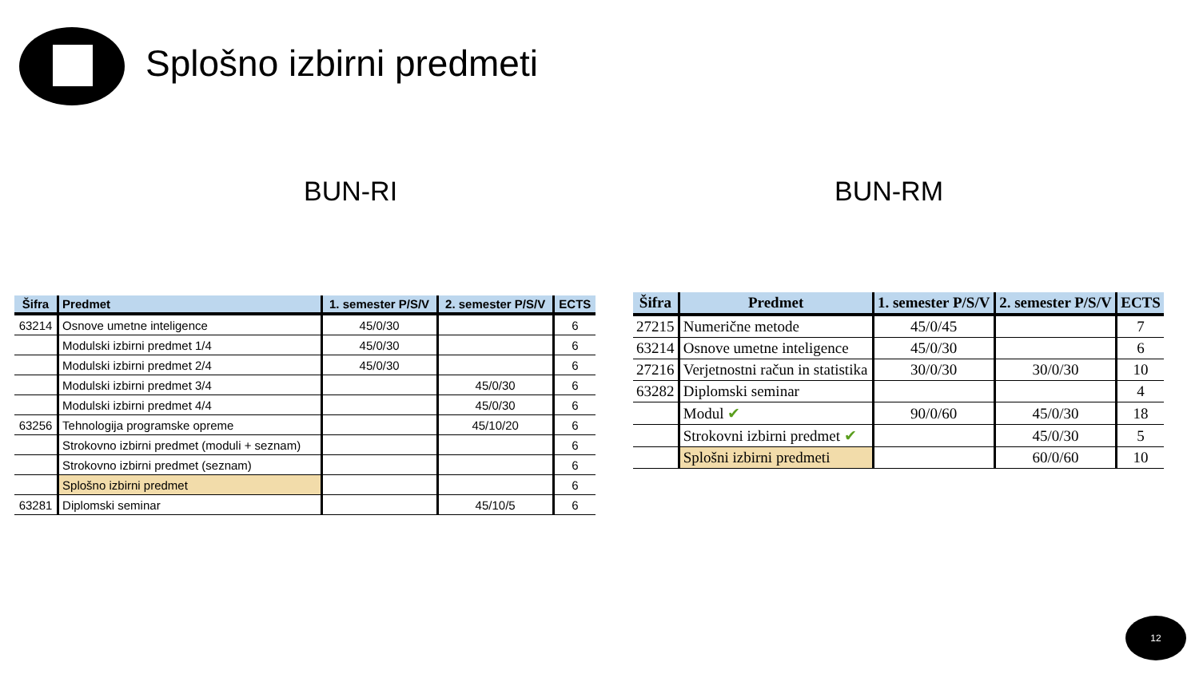Splošno izbirni predmeti
BUN-RI BUN-RM
| Šifra | Predmet | 1. semester P/S/V | 2. semester P/S/V | ECTS |
| --- | --- | --- | --- | --- |
| 63214 | Osnove umetne inteligence | 45/0/30 | | 6 |
| | Modulski izbirni predmet 1/4 | 45/0/30 | | 6 |
| | Modulski izbirni predmet 2/4 | 45/0/30 | | 6 |
| | Modulski izbirni predmet 3/4 | | 45/0/30 | 6 |
| | Modulski izbirni predmet 4/4 | | 45/0/30 | 6 |
| 63256 | Tehnologija programske opreme | | 45/10/20 | 6 |
| | Strokovno izbirni predmet (moduli + seznam) | | | 6 |
| | Strokovno izbirni predmet (seznam) | | | 6 |
| | Splošno izbirni predmet | | | 6 |
| 63281 | Diplomski seminar | | 45/10/5 | 6 |
| Šifra | Predmet | 1. semester P/S/V | 2. semester P/S/V | ECTS |
| --- | --- | --- | --- | --- |
| 27215 | Numerične metode | 45/0/45 | | 7 |
| 63214 | Osnove umetne inteligence | 45/0/30 | | 6 |
| 27216 | Verjetnostni račun in statistika | 30/0/30 | 30/0/30 | 10 |
| 63282 | Diplomski seminar | | | 4 |
| | Modul ✔ | 90/0/60 | 45/0/30 | 18 |
| | Strokovni izbirni predmet ✔ | | 45/0/30 | 5 |
| | Splošni izbirni predmeti | | 60/0/60 | 10 |
12